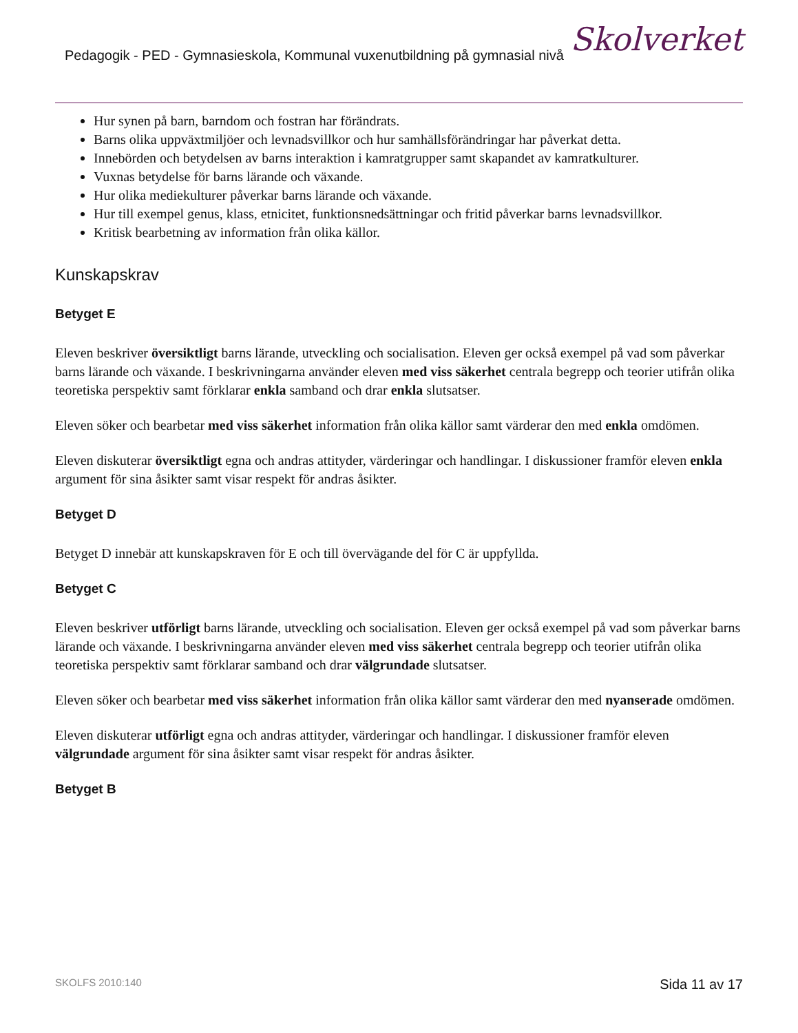Pedagogik - PED - Gymnasieskola, Kommunal vuxenutbildning på gymnasial nivå
Skolverket
Hur synen på barn, barndom och fostran har förändrats.
Barns olika uppväxtmiljöer och levnadsvillkor och hur samhällsförändringar har påverkat detta.
Innebörden och betydelsen av barns interaktion i kamratgrupper samt skapandet av kamratkulturer.
Vuxnas betydelse för barns lärande och växande.
Hur olika mediekulturer påverkar barns lärande och växande.
Hur till exempel genus, klass, etnicitet, funktionsnedsättningar och fritid påverkar barns levnadsvillkor.
Kritisk bearbetning av information från olika källor.
Kunskapskrav
Betyget E
Eleven beskriver översiktligt barns lärande, utveckling och socialisation. Eleven ger också exempel på vad som påverkar barns lärande och växande. I beskrivningarna använder eleven med viss säkerhet centrala begrepp och teorier utifrån olika teoretiska perspektiv samt förklarar enkla samband och drar enkla slutsatser.
Eleven söker och bearbetar med viss säkerhet information från olika källor samt värderar den med enkla omdömen.
Eleven diskuterar översiktligt egna och andras attityder, värderingar och handlingar. I diskussioner framför eleven enkla argument för sina åsikter samt visar respekt för andras åsikter.
Betyget D
Betyget D innebär att kunskapskraven för E och till övervägande del för C är uppfyllda.
Betyget C
Eleven beskriver utförligt barns lärande, utveckling och socialisation. Eleven ger också exempel på vad som påverkar barns lärande och växande. I beskrivningarna använder eleven med viss säkerhet centrala begrepp och teorier utifrån olika teoretiska perspektiv samt förklarar samband och drar välgrundade slutsatser.
Eleven söker och bearbetar med viss säkerhet information från olika källor samt värderar den med nyanserade omdömen.
Eleven diskuterar utförligt egna och andras attityder, värderingar och handlingar. I diskussioner framför eleven välgrundade argument för sina åsikter samt visar respekt för andras åsikter.
Betyget B
SKOLFS 2010:140 Sida 11 av 17